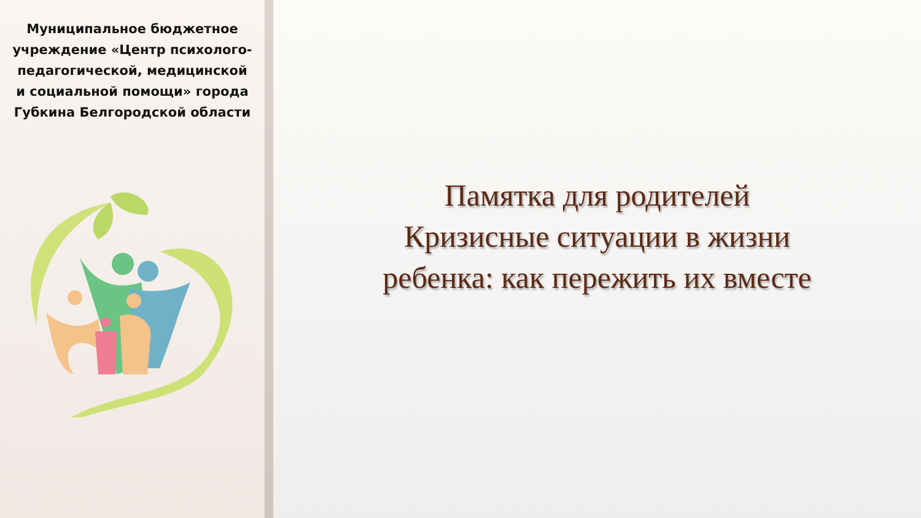Муниципальное бюджетное учреждение «Центр психолого-педагогической, медицинской и социальной помощи» города Губкина Белгородской области
Памятка для родителей
Кризисные ситуации в жизни
ребенка: как пережить их вместе